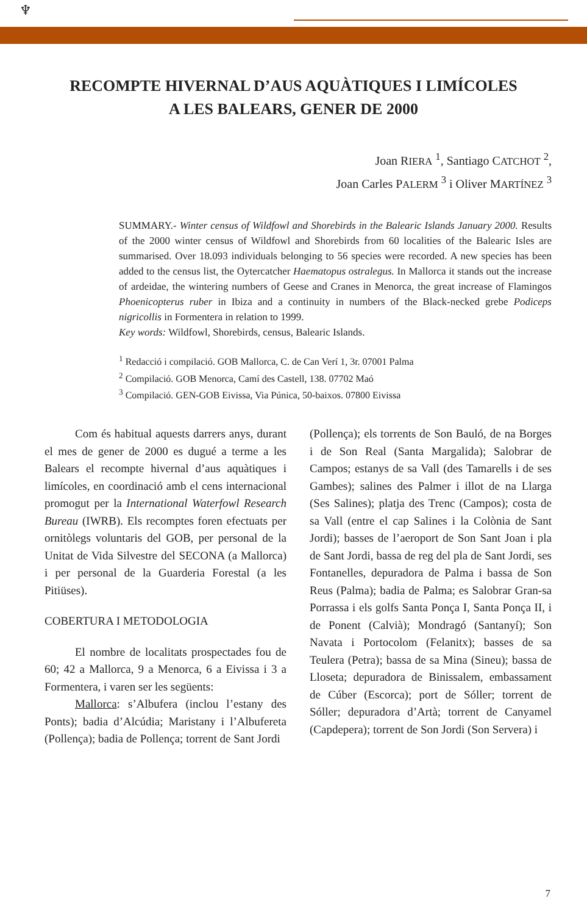♆
RECOMPTE HIVERNAL D’AUS AQUÀTIQUES I LIMÍCOLES
A LES BALEARS, GENER DE 2000
Joan RIERA <sup>1</sup>, Santiago CATCHOT <sup>2</sup>,
Joan Carles PALERM <sup>3</sup> i Oliver MARTÍNEZ <sup>3</sup>
SUMMARY.- Winter census of Wildfowl and Shorebirds in the Balearic Islands January 2000. Results of the 2000 winter census of Wildfowl and Shorebirds from 60 localities of the Balearic Isles are summarised. Over 18.093 individuals belonging to 56 species were recorded. A new species has been added to the census list, the Oytercatcher Haematopus ostralegus. In Mallorca it stands out the increase of ardeidae, the wintering numbers of Geese and Cranes in Menorca, the great increase of Flamingos Phoenicopterus ruber in Ibiza and a continuity in numbers of the Black-necked grebe Podiceps nigricollis in Formentera in relation to 1999.
Key words: Wildfowl, Shorebirds, census, Balearic Islands.
<sup>1</sup> Redacció i compilació. GOB Mallorca, C. de Can Verí 1, 3r. 07001 Palma
<sup>2</sup> Compilació. GOB Menorca, Camí des Castell, 138. 07702 Maó
<sup>3</sup> Compilació. GEN-GOB Eivissa, Via Púnica, 50-baixos. 07800 Eivissa
Com és habitual aquests darrers anys, durant el mes de gener de 2000 es dugué a terme a les Balears el recompte hivernal d’aus aquàtiques i limícoles, en coordinació amb el cens internacional promogut per la International Waterfowl Research Bureau (IWRB). Els recomptes foren efectuats per ornitòlegs voluntaris del GOB, per personal de la Unitat de Vida Silvestre del SECONA (a Mallorca) i per personal de la Guarderia Forestal (a les Pitiüses).
COBERTURA I METODOLOGIA
El nombre de localitats prospectades fou de 60; 42 a Mallorca, 9 a Menorca, 6 a Eivissa i 3 a Formentera, i varen ser les següents:
Mallorca: s’Albufera (inclou l’estany des Ponts); badia d’Alcúdia; Maristany i l’Albufereta (Pollença); badia de Pollença; torrent de Sant Jordi
(Pollença); els torrents de Son Bauló, de na Borges i de Son Real (Santa Margalida); Salobrar de Campos; estanys de sa Vall (des Tamarells i de ses Gambes); salines des Palmer i illot de na Llarga (Ses Salines); platja des Trenc (Campos); costa de sa Vall (entre el cap Salines i la Colònia de Sant Jordi); basses de l’aeroport de Son Sant Joan i pla de Sant Jordi, bassa de reg del pla de Sant Jordi, ses Fontanelles, depuradora de Palma i bassa de Son Reus (Palma); badia de Palma; es Salobrar Gran-sa Porrassa i els golfs Santa Ponça I, Santa Ponça II, i de Ponent (Calvià); Mondragó (Santanyí); Son Navata i Portocolom (Felanitx); basses de sa Teulera (Petra); bassa de sa Mina (Sineu); bassa de Lloseta; depuradora de Binissalem, embassament de Cúber (Escorca); port de Sóller; torrent de Sóller; depuradora d’Artà; torrent de Canyamel (Capdepera); torrent de Son Jordi (Son Servera) i
7